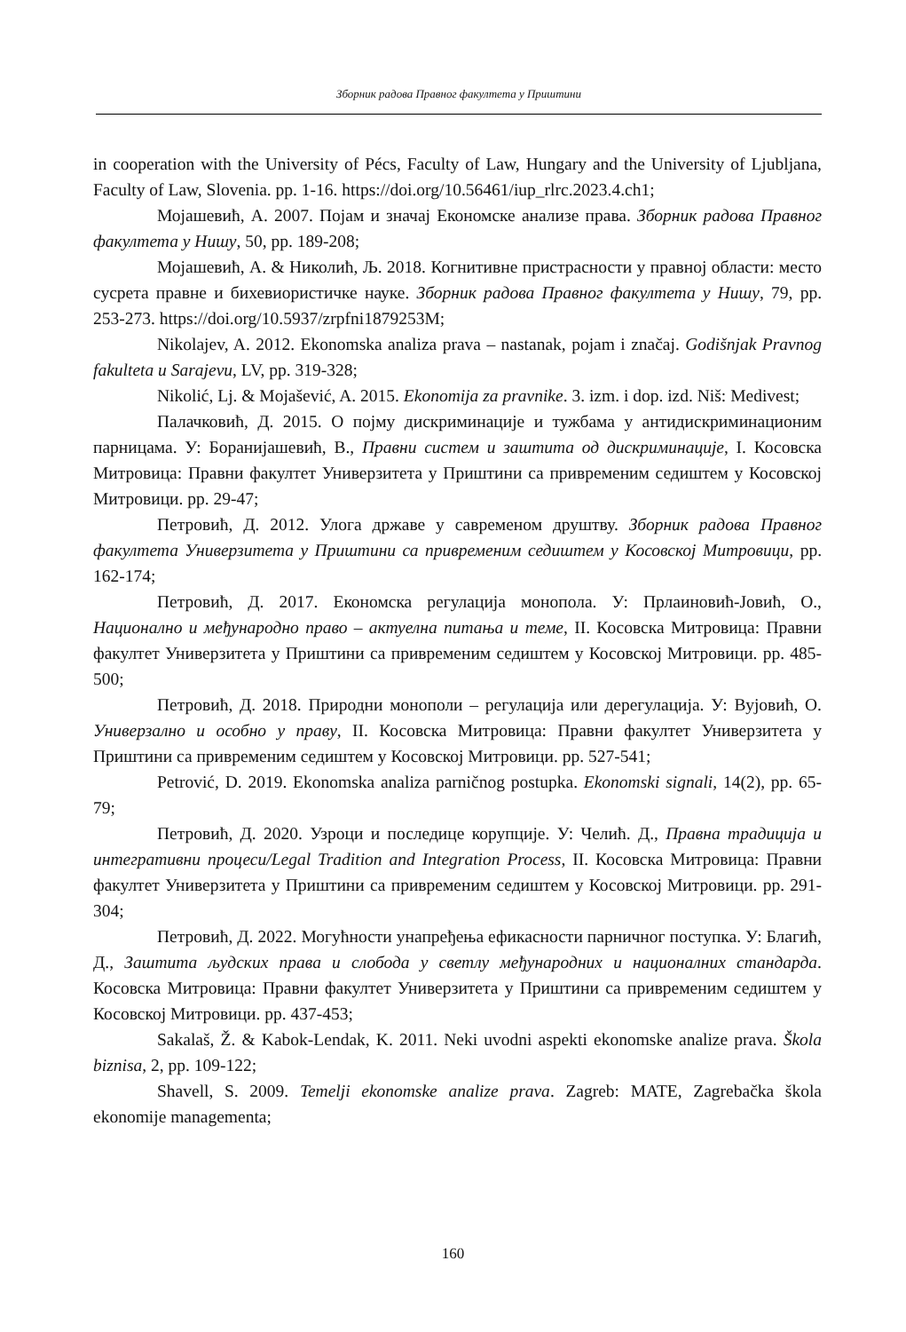Зборник радова Правног факултета у Приштини
in cooperation with the University of Pécs, Faculty of Law, Hungary and the University of Ljubljana, Faculty of Law, Slovenia. pp. 1-16. https://doi.org/10.56461/iup_rlrc.2023.4.ch1;
Мојашевић, А. 2007. Појам и значај Економске анализе права. Зборник радова Правног факултета у Нишу, 50, pp. 189-208;
Мојашевић, А. & Николић, Љ. 2018. Когнитивне пристрасности у правној области: место сусрета правне и бихевиористичке науке. Зборник радова Правног факултета у Нишу, 79, pp. 253-273. https://doi.org/10.5937/zrpfni1879253M;
Nikolajev, A. 2012. Ekonomska analiza prava – nastanak, pojam i značaj. Godišnjak Pravnog fakulteta u Sarajevu, LV, pp. 319-328;
Nikolić, Lj. & Mojašević, A. 2015. Ekonomija za pravnike. 3. izm. i dop. izd. Niš: Medivest;
Палачковић, Д. 2015. О појму дискриминације и тужбама у антидискриминационим парницама. У: Боранијашевић, В., Правни систем и заштита од дискриминације, I. Косовска Митровица: Правни факултет Универзитета у Приштини са привременим седиштем у Косовској Митровици. pp. 29-47;
Петровић, Д. 2012. Улога државе у савременом друштву. Зборник радова Правног факултета Универзитета у Приштини са привременим седиштем у Косовској Митровици, pp. 162-174;
Петровић, Д. 2017. Економска регулација монопола. У: Прлаиновић-Јовић, О., Национално и међународно право – актуелна питања и теме, II. Косовска Митровица: Правни факултет Универзитета у Приштини са привременим седиштем у Косовској Митровици. pp. 485-500;
Петровић, Д. 2018. Природни монополи – регулација или дерегулација. У: Вујовић, О. Универзално и особно у праву, II. Косовска Митровица: Правни факултет Универзитета у Приштини са привременим седиштем у Косовској Митровици. pp. 527-541;
Petrović, D. 2019. Ekonomska analiza parničnog postupka. Ekonomski signali, 14(2), pp. 65-79;
Петровић, Д. 2020. Узроци и последице корупције. У: Челић. Д., Правна традиција и интегративни процеси/Legal Tradition and Integration Process, II. Косовска Митровица: Правни факултет Универзитета у Приштини са привременим седиштем у Косовској Митровици. pp. 291-304;
Петровић, Д. 2022. Могућности унапређења ефикасности парничног поступка. У: Благић, Д., Заштита људских права и слобода у светлу међународних и националних стандарда. Косовска Митровица: Правни факултет Универзитета у Приштини са привременим седиштем у Косовској Митровици. pp. 437-453;
Sakalaš, Ž. & Kabok-Lendak, K. 2011. Neki uvodni aspekti ekonomske analize prava. Škola biznisa, 2, pp. 109-122;
Shavell, S. 2009. Temelji ekonomske analize prava. Zagreb: MATE, Zagrebačka škola ekonomije managementa;
160